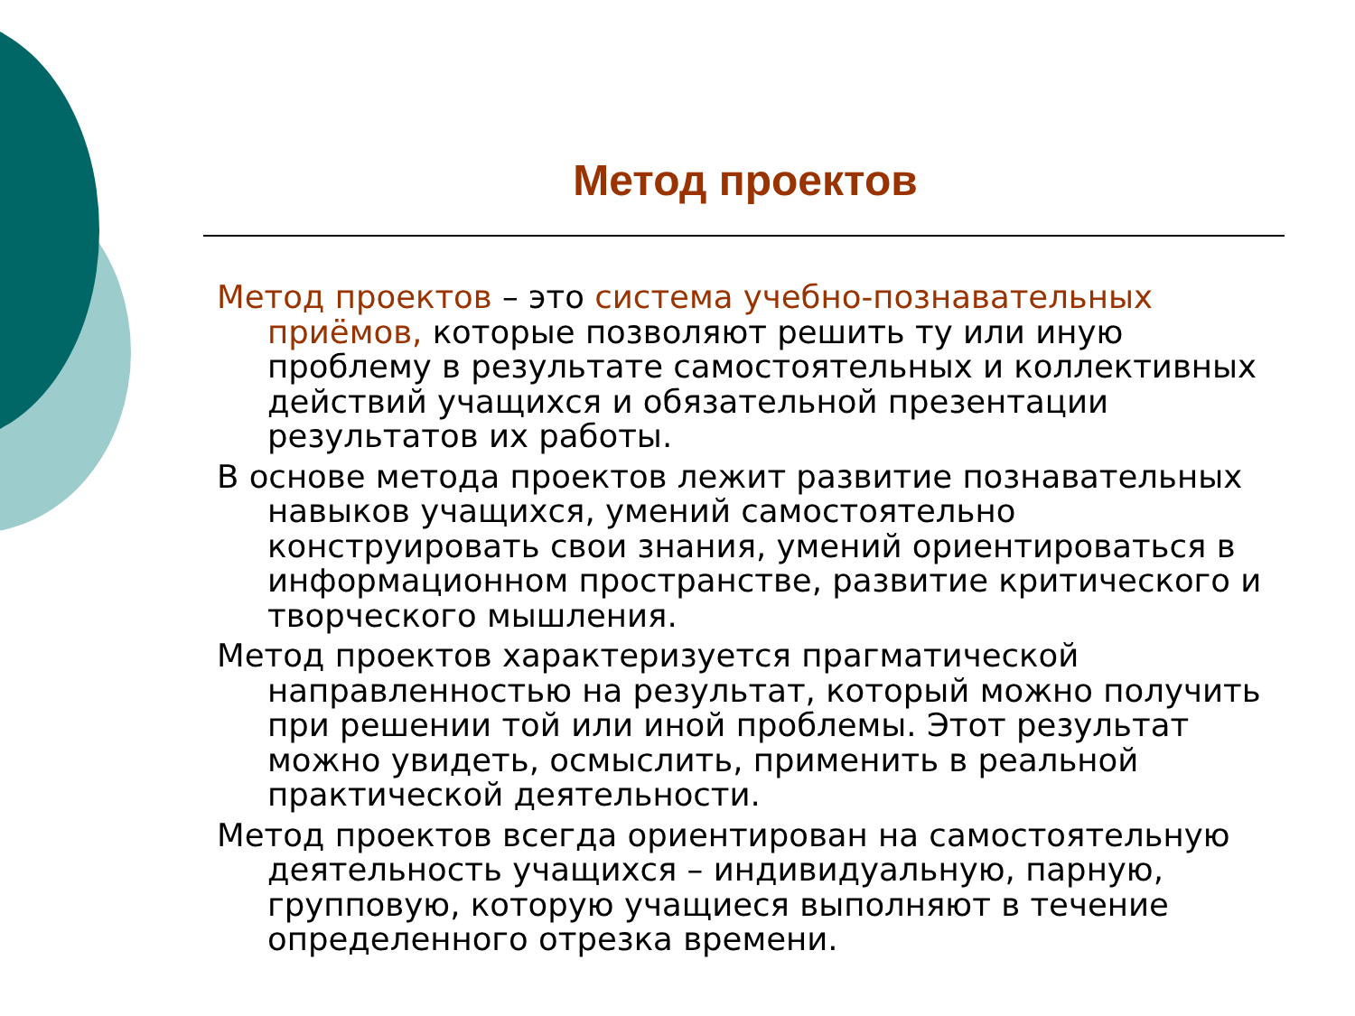Метод проектов
Метод проектов – это система учебно-познавательных приёмов, которые позволяют решить ту или иную проблему в результате самостоятельных и коллективных действий учащихся и обязательной презентации результатов их работы.
В основе метода проектов лежит развитие познавательных навыков учащихся, умений самостоятельно конструировать свои знания, умений ориентироваться в информационном пространстве, развитие критического и творческого мышления.
Метод проектов характеризуется прагматической направленностью на результат, который можно получить при решении той или иной проблемы. Этот результат можно увидеть, осмыслить, применить в реальной практической деятельности.
Метод проектов всегда ориентирован на самостоятельную деятельность учащихся – индивидуальную, парную, групповую, которую учащиеся выполняют в течение определенного отрезка времени.